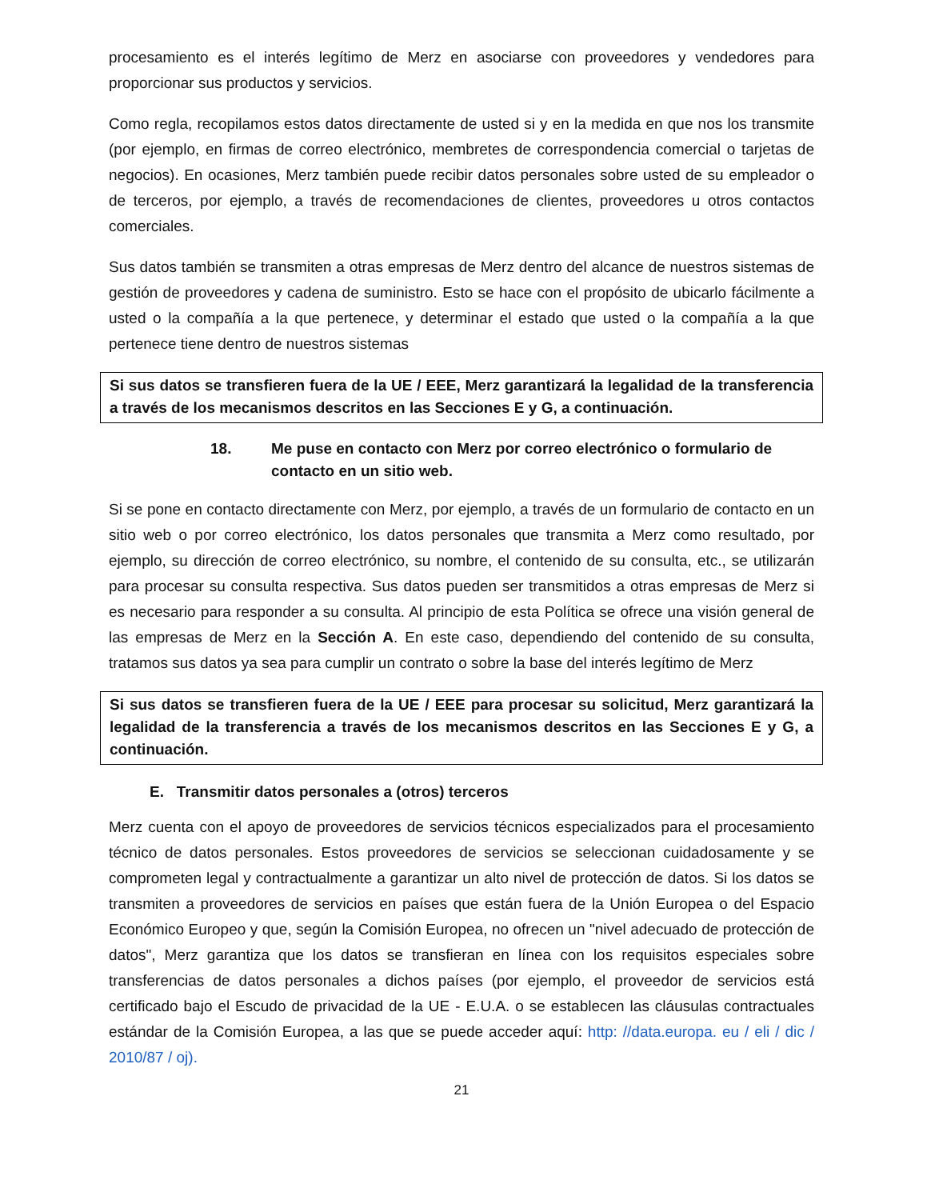procesamiento es el interés legítimo de Merz en asociarse con proveedores y vendedores para proporcionar sus productos y servicios.
Como regla, recopilamos estos datos directamente de usted si y en la medida en que nos los transmite (por ejemplo, en firmas de correo electrónico, membretes de correspondencia comercial o tarjetas de negocios). En ocasiones, Merz también puede recibir datos personales sobre usted de su empleador o de terceros, por ejemplo, a través de recomendaciones de clientes, proveedores u otros contactos comerciales.
Sus datos también se transmiten a otras empresas de Merz dentro del alcance de nuestros sistemas de gestión de proveedores y cadena de suministro. Esto se hace con el propósito de ubicarlo fácilmente a usted o la compañía a la que pertenece, y determinar el estado que usted o la compañía a la que pertenece tiene dentro de nuestros sistemas
Si sus datos se transfieren fuera de la UE / EEE, Merz garantizará la legalidad de la transferencia a través de los mecanismos descritos en las Secciones E y G, a continuación.
18. Me puse en contacto con Merz por correo electrónico o formulario de contacto en un sitio web.
Si se pone en contacto directamente con Merz, por ejemplo, a través de un formulario de contacto en un sitio web o por correo electrónico, los datos personales que transmita a Merz como resultado, por ejemplo, su dirección de correo electrónico, su nombre, el contenido de su consulta, etc., se utilizarán para procesar su consulta respectiva. Sus datos pueden ser transmitidos a otras empresas de Merz si es necesario para responder a su consulta. Al principio de esta Política se ofrece una visión general de las empresas de Merz en la Sección A. En este caso, dependiendo del contenido de su consulta, tratamos sus datos ya sea para cumplir un contrato o sobre la base del interés legítimo de Merz
Si sus datos se transfieren fuera de la UE / EEE para procesar su solicitud, Merz garantizará la legalidad de la transferencia a través de los mecanismos descritos en las Secciones E y G, a continuación.
E. Transmitir datos personales a (otros) terceros
Merz cuenta con el apoyo de proveedores de servicios técnicos especializados para el procesamiento técnico de datos personales. Estos proveedores de servicios se seleccionan cuidadosamente y se comprometen legal y contractualmente a garantizar un alto nivel de protección de datos. Si los datos se transmiten a proveedores de servicios en países que están fuera de la Unión Europea o del Espacio Económico Europeo y que, según la Comisión Europea, no ofrecen un "nivel adecuado de protección de datos", Merz garantiza que los datos se transfieran en línea con los requisitos especiales sobre transferencias de datos personales a dichos países (por ejemplo, el proveedor de servicios está certificado bajo el Escudo de privacidad de la UE - E.U.A. o se establecen las cláusulas contractuales estándar de la Comisión Europea, a las que se puede acceder aquí: http: //data.europa. eu / eli / dic / 2010/87 / oj).
21